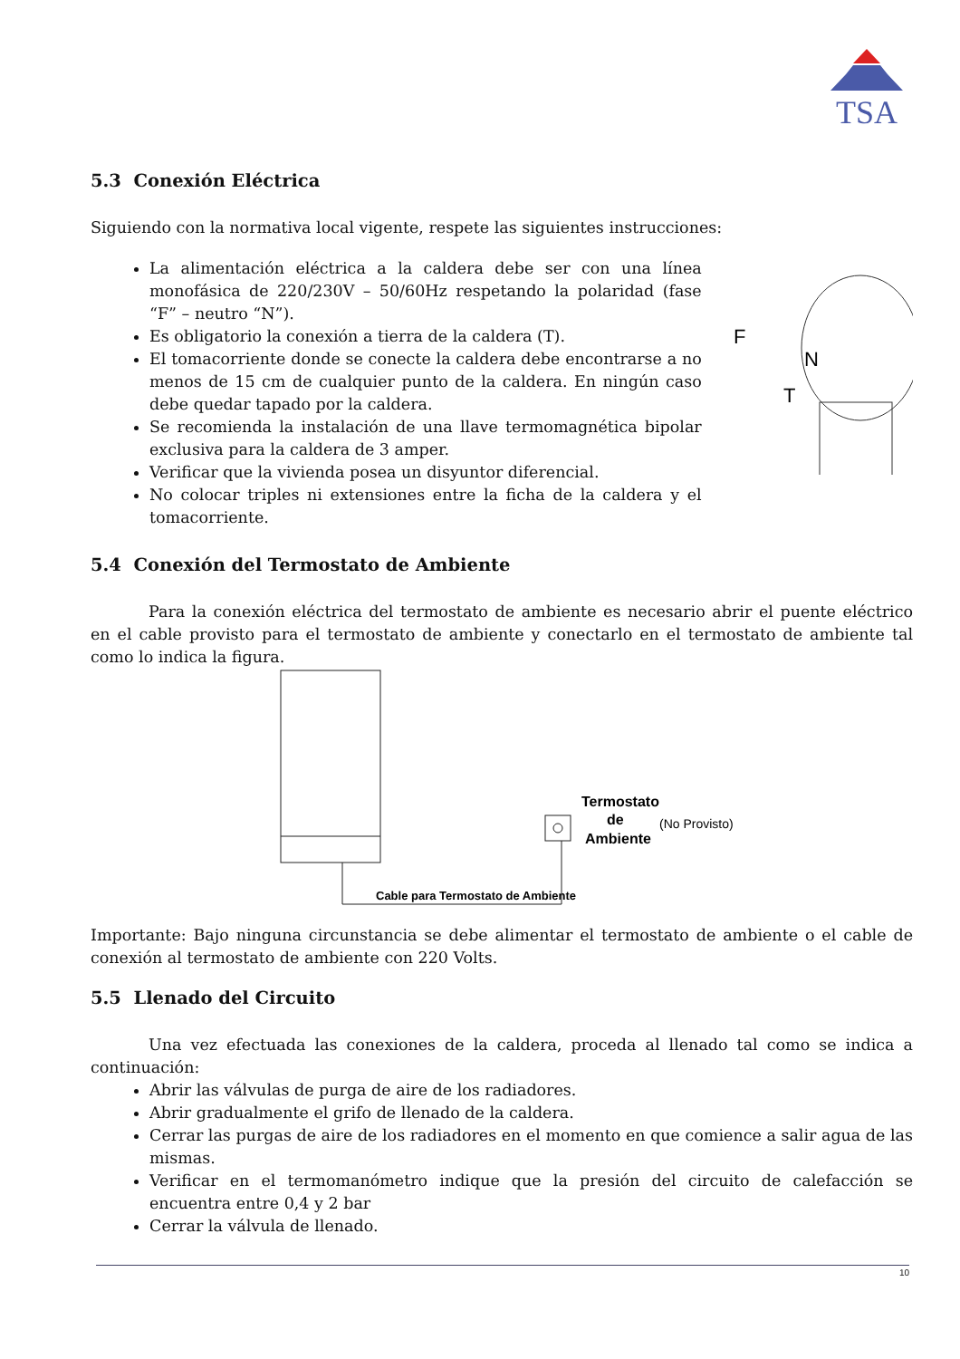TSA
5.3 Conexión Eléctrica
Siguiendo con la normativa local vigente, respete las siguientes instrucciones:
La alimentación eléctrica a la caldera debe ser con una línea monofásica de 220/230V – 50/60Hz respetando la polaridad (fase “F” – neutro “N”).
Es obligatorio la conexión a tierra de la caldera (T).
El tomacorriente donde se conecte la caldera debe encontrarse a no menos de 15 cm de cualquier punto de la caldera. En ningún caso debe quedar tapado por la caldera.
Se recomienda la instalación de una llave termomagnética bipolar exclusiva para la caldera de 3 amper.
Verificar que la vivienda posea un disyuntor diferencial.
No colocar triples ni extensiones entre la ficha de la caldera y el tomacorriente.
F
N
T
5.4 Conexión del Termostato de Ambiente
Para la conexión eléctrica del termostato de ambiente es necesario abrir el puente eléctrico en el cable provisto para el termostato de ambiente y conectarlo en el termostato de ambiente tal como lo indica la figura.
Cable para Termostato de Ambiente
Termostato
de
Ambiente
(No Provisto)
Importante: Bajo ninguna circunstancia se debe alimentar el termostato de ambiente o el cable de conexión al termostato de ambiente con 220 Volts.
5.5 Llenado del Circuito
Una vez efectuada las conexiones de la caldera, proceda al llenado tal como se indica a continuación:
Abrir las válvulas de purga de aire de los radiadores.
Abrir gradualmente el grifo de llenado de la caldera.
Cerrar las purgas de aire de los radiadores en el momento en que comience a salir agua de las mismas.
Verificar en el termomanómetro indique que la presión del circuito de calefacción se encuentra entre 0,4 y 2 bar
Cerrar la válvula de llenado.
10